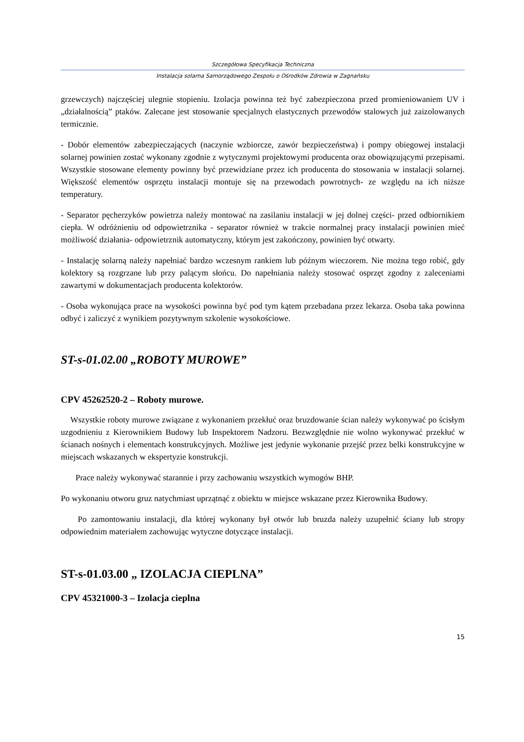Szczegółowa Specyfikacja Techniczna
Instalacja solarna Samorządowego Zespołu o Ośrodków Zdrowia w Zagnańsku
grzewczych) najczęściej ulegnie stopieniu. Izolacja powinna też być zabezpieczona przed promieniowaniem UV i „działalnością” ptaków. Zalecane jest stosowanie specjalnych elastycznych przewodów stalowych już zaizolowanych termicznie.
- Dobór elementów zabezpieczających (naczynie wzbiorcze, zawór bezpieczeństwa) i pompy obiegowej instalacji solarnej powinien zostać wykonany zgodnie z wytycznymi projektowymi producenta oraz obowiązującymi przepisami. Wszystkie stosowane elementy powinny być przewidziane przez ich producenta do stosowania w instalacji solarnej. Większość elementów osprzętu instalacji montuje się na przewodach powrotnych- ze względu na ich niższe temperatury.
- Separator pęcherzyków powietrza należy montować na zasilaniu instalacji w jej dolnej części- przed odbiornikiem ciepła. W odróżnieniu od odpowietrznika - separator również w trakcie normalnej pracy instalacji powinien mieć możliwość działania- odpowietrznik automatyczny, którym jest zakończony, powinien być otwarty.
- Instalację solarną należy napełniać bardzo wczesnym rankiem lub późnym wieczorem. Nie można tego robić, gdy kolektory są rozgrzane lub przy palącym słońcu. Do napełniania należy stosować osprzęt zgodny z zaleceniami zawartymi w dokumentacjach producenta kolektorów.
- Osoba wykonująca prace na wysokości powinna być pod tym kątem przebadana przez lekarza. Osoba taka powinna odbyć i zaliczyć z wynikiem pozytywnym szkolenie wysokościowe.
ST-s-01.02.00 „ROBOTY MUROWE”
CPV 45262520-2 – Roboty murowe.
Wszystkie roboty murowe związane z wykonaniem przekłuć oraz bruzdowanie ścian należy wykonywać po ścisłym uzgodnieniu z Kierownikiem Budowy lub Inspektorem Nadzoru. Bezwzględnie nie wolno wykonywać przekłuć w ścianach nośnych i elementach konstrukcyjnych. Możliwe jest jedynie wykonanie przejść przez belki konstrukcyjne w miejscach wskazanych w ekspertyzie konstrukcji.
Prace należy wykonywać starannie i przy zachowaniu wszystkich wymogów BHP.
Po wykonaniu otworu gruz natychmiast uprzątnąć z obiektu w miejsce wskazane przez Kierownika Budowy.
Po zamontowaniu instalacji, dla której wykonany był otwór lub bruzda należy uzupełnić ściany lub stropy odpowiednim materiałem zachowując wytyczne dotyczące instalacji.
ST-s-01.03.00 „ IZOLACJA CIEPLNA”
CPV 45321000-3 – Izolacja cieplna
15